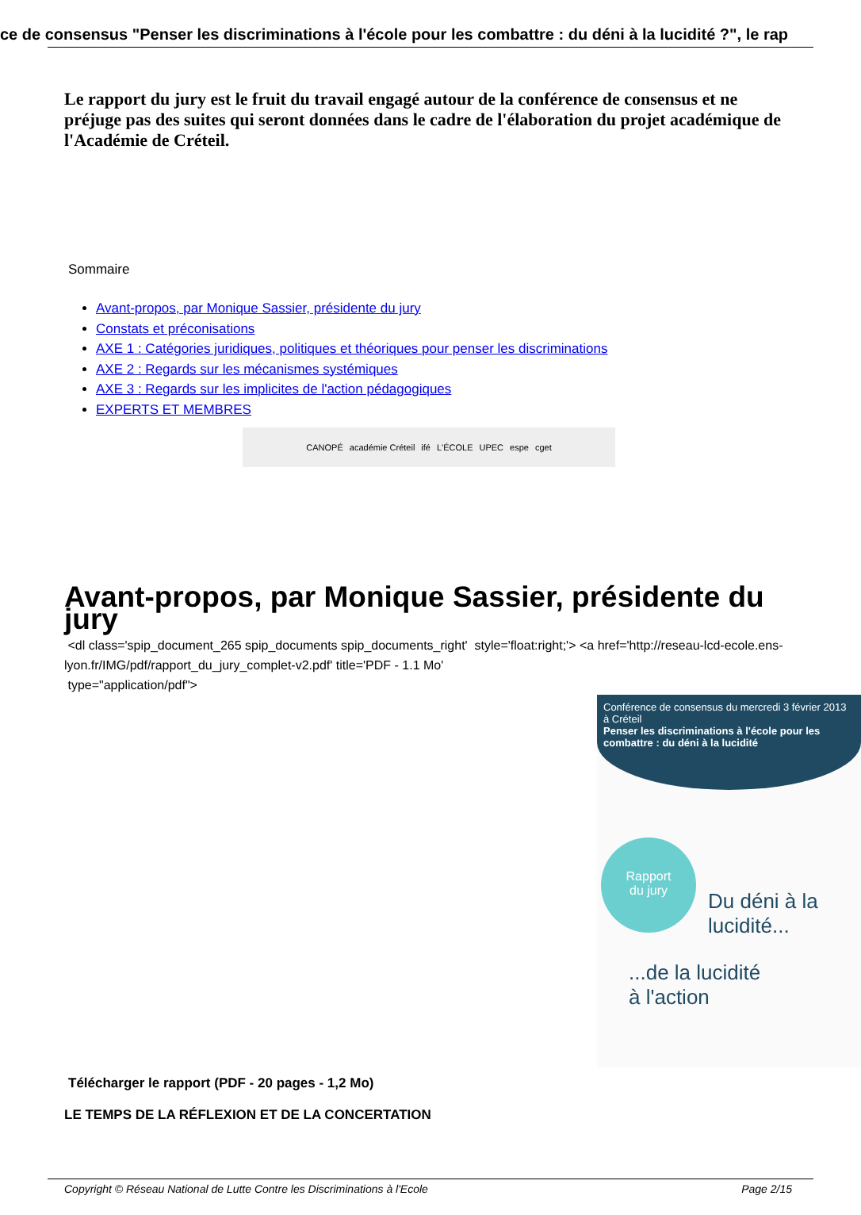ce de consensus "Penser les discriminations à l'école pour les combattre : du déni à la lucidité ?", le rap
Le rapport du jury est le fruit du travail engagé autour de la conférence de consensus et ne préjuge pas des suites qui seront données dans le cadre de l'élaboration du projet académique de l'Académie de Créteil.
Sommaire
Avant-propos, par Monique Sassier, présidente du jury
Constats et préconisations
AXE 1 : Catégories juridiques, politiques et théoriques pour penser les discriminations
AXE 2 : Regards sur les mécanismes systémiques
AXE 3 : Regards sur les implicites de l'action pédagogiques
EXPERTS ET MEMBRES
CANOPÉ académie Créteil ifé L'ÉCOLE UPEC espe cget
Avant-propos, par Monique Sassier, présidente du jury
<dl class='spip_document_265 spip_documents spip_documents_right' style='float:right;'> <a href='http://reseau-lcd-ecole.ens-lyon.fr/IMG/pdf/rapport_du_jury_complet-v2.pdf' title='PDF - 1.1 Mo'
type="application/pdf">
Conférence de consensus du mercredi 3 février 2013 à Créteil
Penser les discriminations à l'école pour les combattre : du déni à la lucidité
Rapport
du jury
Du déni à la
lucidité...
...de la lucidité
à l'action
Télécharger le rapport (PDF - 20 pages - 1,2 Mo)
LE TEMPS DE LA RÉFLEXION ET DE LA CONCERTATION
Copyright © Réseau National de Lutte Contre les Discriminations à l'Ecole Page 2/15